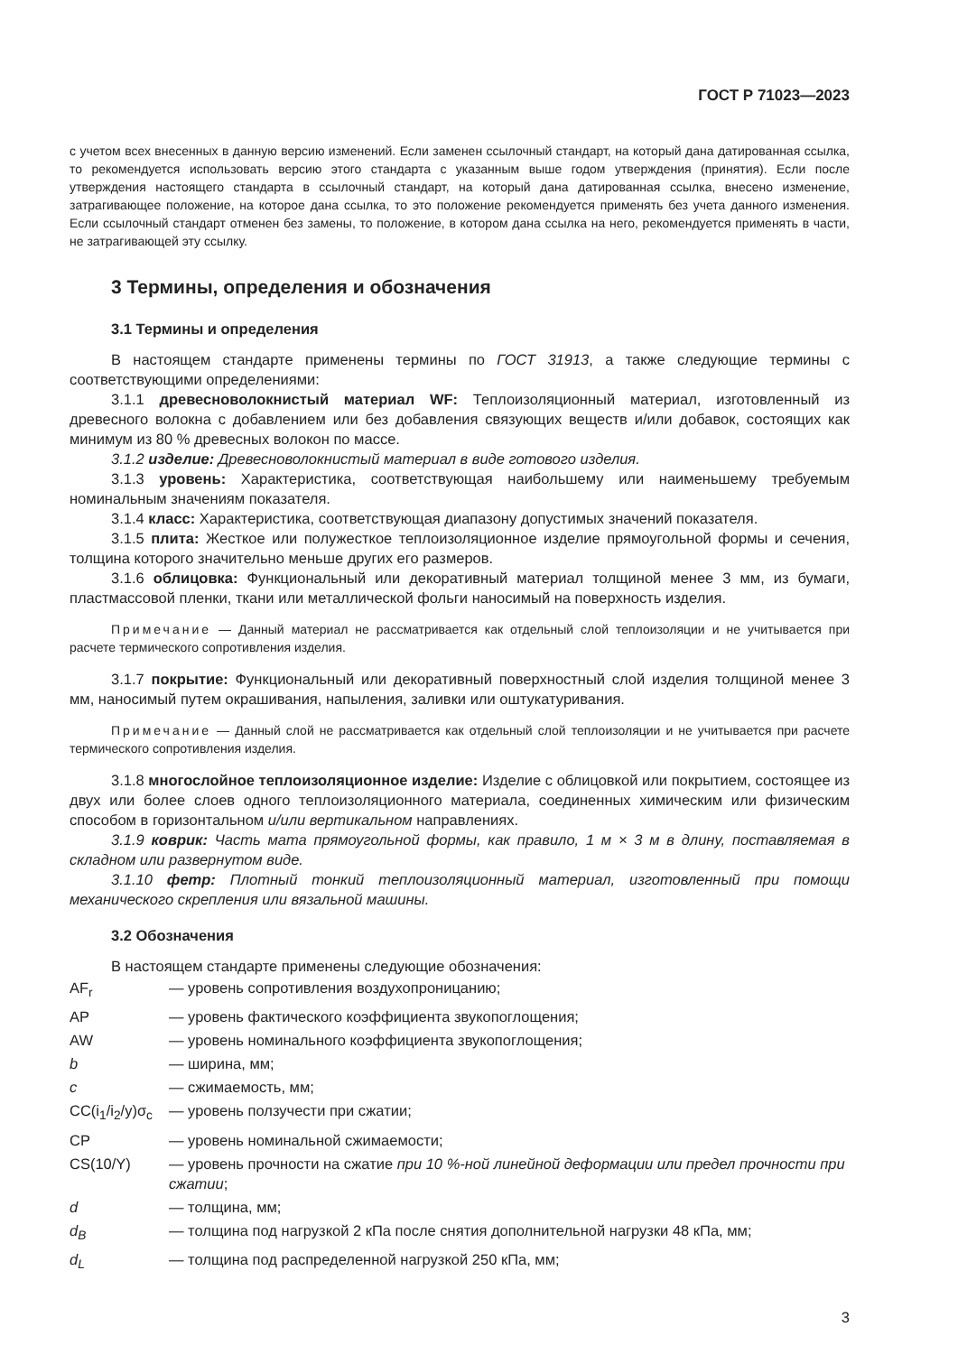ГОСТ Р 71023—2023
с учетом всех внесенных в данную версию изменений. Если заменен ссылочный стандарт, на который дана датированная ссылка, то рекомендуется использовать версию этого стандарта с указанным выше годом утверждения (принятия). Если после утверждения настоящего стандарта в ссылочный стандарт, на который дана датированная ссылка, внесено изменение, затрагивающее положение, на которое дана ссылка, то это положение рекомендуется применять без учета данного изменения. Если ссылочный стандарт отменен без замены, то положение, в котором дана ссылка на него, рекомендуется применять в части, не затрагивающей эту ссылку.
3 Термины, определения и обозначения
3.1 Термины и определения
В настоящем стандарте применены термины по ГОСТ 31913, а также следующие термины с соответствующими определениями:
3.1.1 древесноволокнистый материал WF: Теплоизоляционный материал, изготовленный из древесного волокна с добавлением или без добавления связующих веществ и/или добавок, состоящих как минимум из 80 % древесных волокон по массе.
3.1.2 изделие: Древесноволокнистый материал в виде готового изделия.
3.1.3 уровень: Характеристика, соответствующая наибольшему или наименьшему требуемым номинальным значениям показателя.
3.1.4 класс: Характеристика, соответствующая диапазону допустимых значений показателя.
3.1.5 плита: Жесткое или полужесткое теплоизоляционное изделие прямоугольной формы и сечения, толщина которого значительно меньше других его размеров.
3.1.6 облицовка: Функциональный или декоративный материал толщиной менее 3 мм, из бумаги, пластмассовой пленки, ткани или металлической фольги наносимый на поверхность изделия.
Примечание — Данный материал не рассматривается как отдельный слой теплоизоляции и не учитывается при расчете термического сопротивления изделия.
3.1.7 покрытие: Функциональный или декоративный поверхностный слой изделия толщиной менее 3 мм, наносимый путем окрашивания, напыления, заливки или оштукатуривания.
Примечание — Данный слой не рассматривается как отдельный слой теплоизоляции и не учитывается при расчете термического сопротивления изделия.
3.1.8 многослойное теплоизоляционное изделие: Изделие с облицовкой или покрытием, состоящее из двух или более слоев одного теплоизоляционного материала, соединенных химическим или физическим способом в горизонтальном и/или вертикальном направлениях.
3.1.9 коврик: Часть мата прямоугольной формы, как правило, 1 м × 3 м в длину, поставляемая в складном или развернутом виде.
3.1.10 фетр: Плотный тонкий теплоизоляционный материал, изготовленный при помощи механического скрепления или вязальной машины.
3.2 Обозначения
В настоящем стандарте применены следующие обозначения:
| AF<sub>r</sub> | — уровень сопротивления воздухопроницанию; |
| AP | — уровень фактического коэффициента звукопоглощения; |
| AW | — уровень номинального коэффициента звукопоглощения; |
| b | — ширина, мм; |
| c | — сжимаемость, мм; |
| CC(i<sub>1</sub>/i<sub>2</sub>/y)σ<sub>c</sub> | — уровень ползучести при сжатии; |
| CP | — уровень номинальной сжимаемости; |
| CS(10/Y) | — уровень прочности на сжатие при 10 %-ной линейной деформации или предел прочности при сжатии ; |
| d | — толщина, мм; |
| d<sub>B</sub> | — толщина под нагрузкой 2 кПа после снятия дополнительной нагрузки 48 кПа, мм; |
| d<sub>L</sub> | — толщина под распределенной нагрузкой 250 кПа, мм; |
3